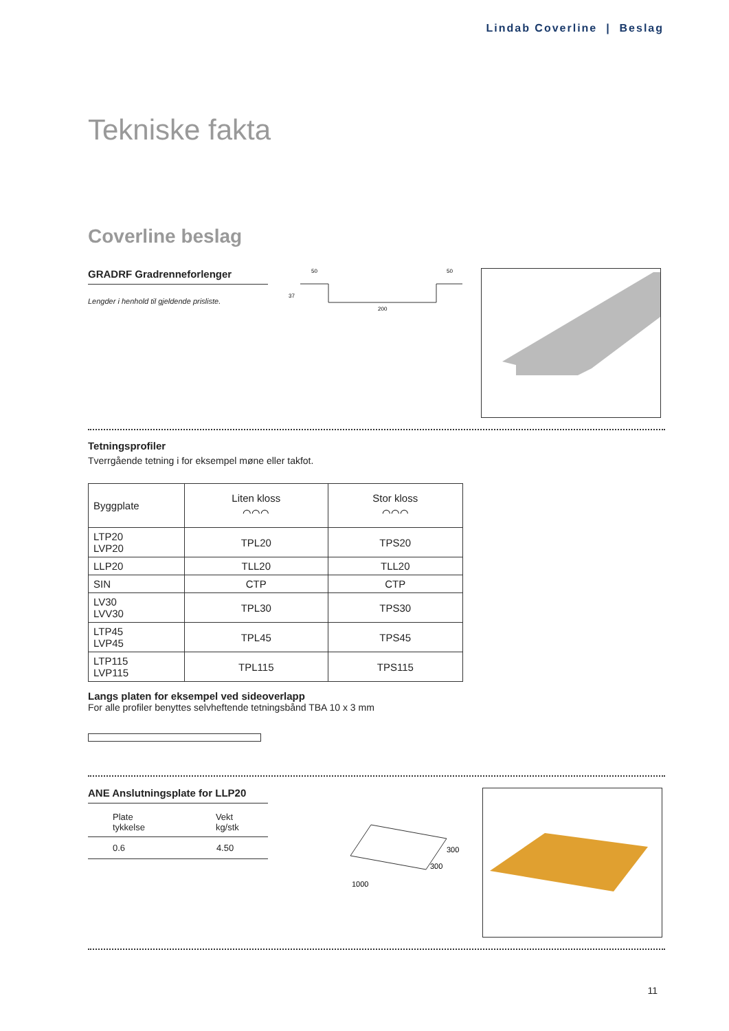Lindab Coverline | Beslag
Tekniske fakta
Coverline beslag
GRADRF Gradrenneforlenger
Lengder i henhold til gjeldende prisliste.
50
50
200
37
Tetningsprofiler
Tverrgående tetning i for eksempel møne eller takfot.
| Byggplate | Liten kloss ⌒⌒⌒ | Stor kloss ⌒⌒⌒ |
| LTP20 LVP20 | TPL20 | TPS20 |
| LLP20 | TLL20 | TLL20 |
| SIN | CTP | CTP |
| LV30 LVV30 | TPL30 | TPS30 |
| LTP45 LVP45 | TPL45 | TPS45 |
| LTP115 LVP115 | TPL115 | TPS115 |
Langs platen for eksempel ved sideoverlapp
For alle profiler benyttes selvheftende tetningsbånd TBA 10 x 3 mm
ANE Anslutningsplate for LLP20
| Plate tykkelse | Vekt kg/stk |
| 0.6 | 4.50 |
300
300
1000
11